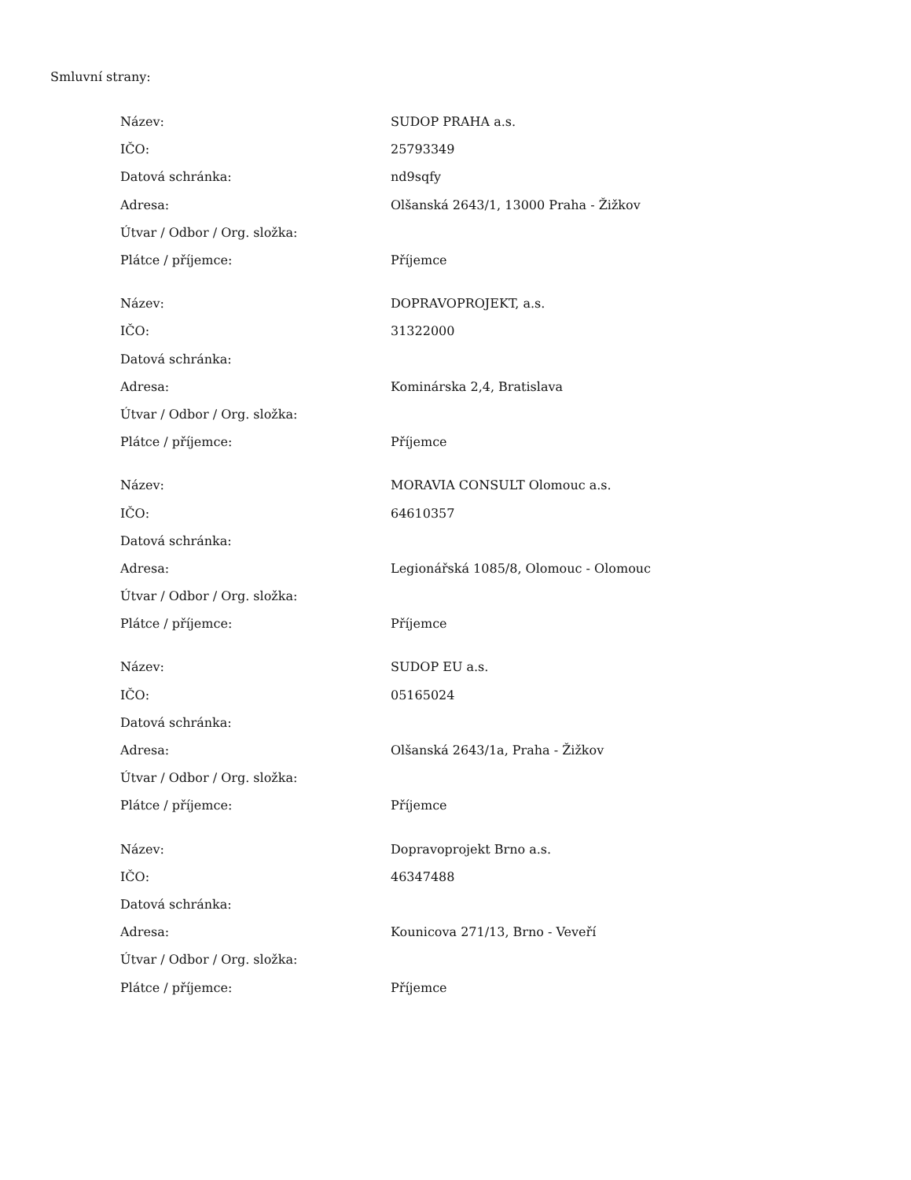Smluvní strany:
| Název: | SUDOP PRAHA a.s. |
| IČO: | 25793349 |
| Datová schránka: | nd9sqfy |
| Adresa: | Olšanská 2643/1, 13000 Praha - Žižkov |
| Útvar / Odbor / Org. složka: | |
| Plátce / příjemce: | Příjemce |
| Název: | DOPRAVOPROJEKT, a.s. |
| IČO: | 31322000 |
| Datová schránka: | |
| Adresa: | Kominárska 2,4, Bratislava |
| Útvar / Odbor / Org. složka: | |
| Plátce / příjemce: | Příjemce |
| Název: | MORAVIA CONSULT Olomouc a.s. |
| IČO: | 64610357 |
| Datová schránka: | |
| Adresa: | Legionářská 1085/8, Olomouc - Olomouc |
| Útvar / Odbor / Org. složka: | |
| Plátce / příjemce: | Příjemce |
| Název: | SUDOP EU a.s. |
| IČO: | 05165024 |
| Datová schránka: | |
| Adresa: | Olšanská 2643/1a, Praha - Žižkov |
| Útvar / Odbor / Org. složka: | |
| Plátce / příjemce: | Příjemce |
| Název: | Dopravoprojekt Brno a.s. |
| IČO: | 46347488 |
| Datová schránka: | |
| Adresa: | Kounicova 271/13, Brno - Veveří |
| Útvar / Odbor / Org. složka: | |
| Plátce / příjemce: | Příjemce |